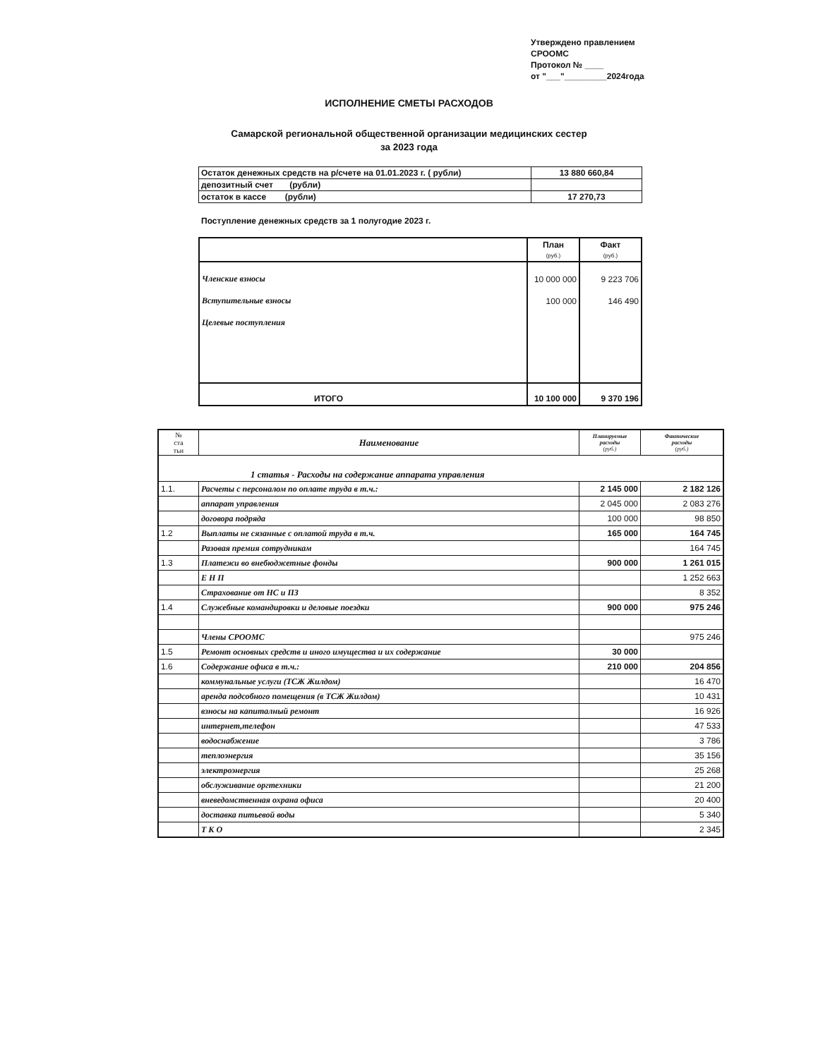Утверждено правлением
СРООМС
Протокол № ____
от "___"_________2024года
ИСПОЛНЕНИЕ СМЕТЫ РАСХОДОВ
Самарской региональной общественной организации медицинских сестер
за 2023 года
| Остаток денежных средств на р/счете на 01.01.2023 г. ( рубли) | 13 880 660,84 |
| депозитный счет (рубли) | |
| остаток в кассе (рубли) | 17 270,73 |
Поступление денежных средств за 1 полугодие 2023 г.
| | План (руб.) | Факт (руб.) |
| --- | --- | --- |
| Членские взносы | 10 000 000 | 9 223 706 |
| Вступительные взносы | 100 000 | 146 490 |
| Целевые поступления | | |
| ИТОГО | 10 100 000 | 9 370 196 |
| № ста тьи | Наименование | Планируемые расходы (руб.) | Фактические расходы (руб.) |
| --- | --- | --- | --- |
| 1 статья - Расходы на содержание аппарата управления | | | |
| 1.1. | Расчеты с персоналом по оплате труда в т.ч.: | 2 145 000 | 2 182 126 |
| | аппарат управления | 2 045 000 | 2 083 276 |
| | договора подряда | 100 000 | 98 850 |
| 1.2 | Выплаты не сязанные с оплатой труда в т.ч. | 165 000 | 164 745 |
| | Разовая премия сотрудникам | | 164 745 |
| 1.3 | Платежи во внебюджетные фонды | 900 000 | 1 261 015 |
| | Е Н П | | 1 252 663 |
| | Страхование от НС и ПЗ | | 8 352 |
| 1.4 | Служебные командировки и деловые поездки | 900 000 | 975 246 |
| | Члены СРООМС | | 975 246 |
| 1.5 | Ремонт основных средств и иного имущества и их содержание | 30 000 | |
| 1.6 | Содержание офиса в т.ч.: | 210 000 | 204 856 |
| | коммунальные услуги (ТСЖ Жилдом) | | 16 470 |
| | аренда подсобного помещения (в ТСЖ Жилдом) | | 10 431 |
| | взносы на капиталный ремонт | | 16 926 |
| | интернет,телефон | | 47 533 |
| | водоснабжение | | 3 786 |
| | теплоэнергия | | 35 156 |
| | электроэнергия | | 25 268 |
| | обслуживание оргтехники | | 21 200 |
| | вневедомственная охрана офиса | | 20 400 |
| | доставка питьевой воды | | 5 340 |
| | Т К О | | 2 345 |